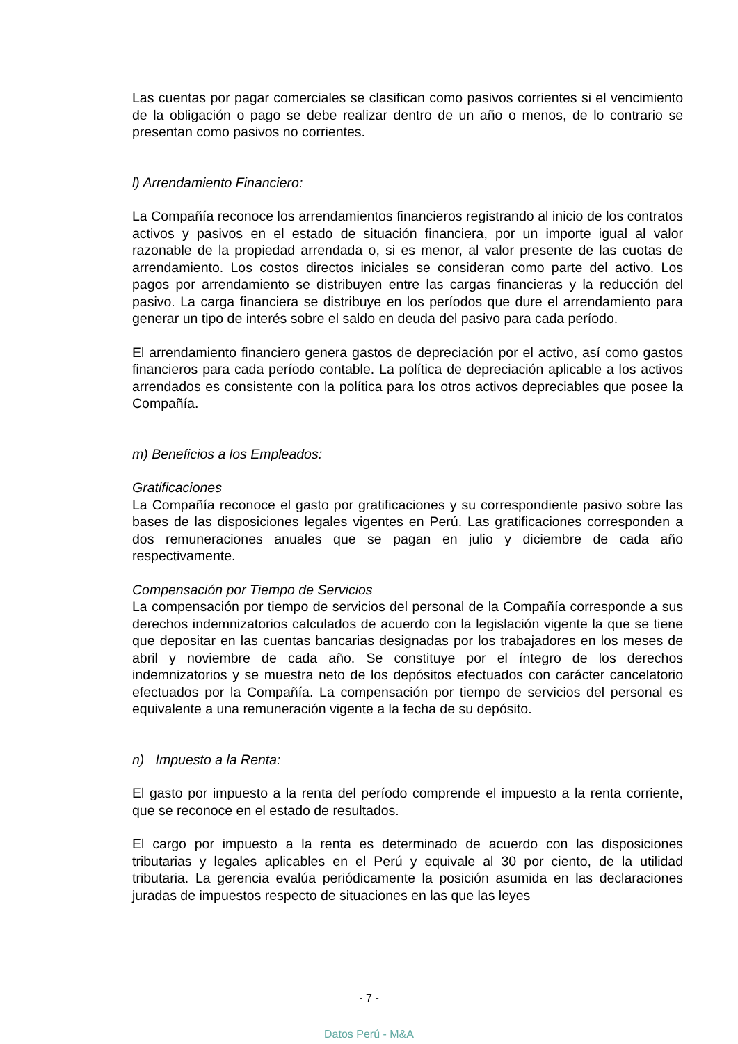Las cuentas por pagar comerciales se clasifican como pasivos corrientes si el vencimiento de la obligación o pago se debe realizar dentro de un año o menos, de lo contrario se presentan como pasivos no corrientes.
l) Arrendamiento Financiero:
La Compañía reconoce los arrendamientos financieros registrando al inicio de los contratos activos y pasivos en el estado de situación financiera, por un importe igual al valor razonable de la propiedad arrendada o, si es menor, al valor presente de las cuotas de arrendamiento. Los costos directos iniciales se consideran como parte del activo. Los pagos por arrendamiento se distribuyen entre las cargas financieras y la reducción del pasivo. La carga financiera se distribuye en los períodos que dure el arrendamiento para generar un tipo de interés sobre el saldo en deuda del pasivo para cada período.
El arrendamiento financiero genera gastos de depreciación por el activo, así como gastos financieros para cada período contable. La política de depreciación aplicable a los activos arrendados es consistente con la política para los otros activos depreciables que posee la Compañía.
m) Beneficios a los Empleados:
Gratificaciones
La Compañía reconoce el gasto por gratificaciones y su correspondiente pasivo sobre las bases de las disposiciones legales vigentes en Perú. Las gratificaciones corresponden a dos remuneraciones anuales que se pagan en julio y diciembre de cada año respectivamente.
Compensación por Tiempo de Servicios
La compensación por tiempo de servicios del personal de la Compañía corresponde a sus derechos indemnizatorios calculados de acuerdo con la legislación vigente la que se tiene que depositar en las cuentas bancarias designadas por los trabajadores en los meses de abril y noviembre de cada año. Se constituye por el íntegro de los derechos indemnizatorios y se muestra neto de los depósitos efectuados con carácter cancelatorio efectuados por la Compañía. La compensación por tiempo de servicios del personal es equivalente a una remuneración vigente a la fecha de su depósito.
n) Impuesto a la Renta:
El gasto por impuesto a la renta del período comprende el impuesto a la renta corriente, que se reconoce en el estado de resultados.
El cargo por impuesto a la renta es determinado de acuerdo con las disposiciones tributarias y legales aplicables en el Perú y equivale al 30 por ciento, de la utilidad tributaria. La gerencia evalúa periódicamente la posición asumida en las declaraciones juradas de impuestos respecto de situaciones en las que las leyes
- 7 -
Datos Perú - M&A